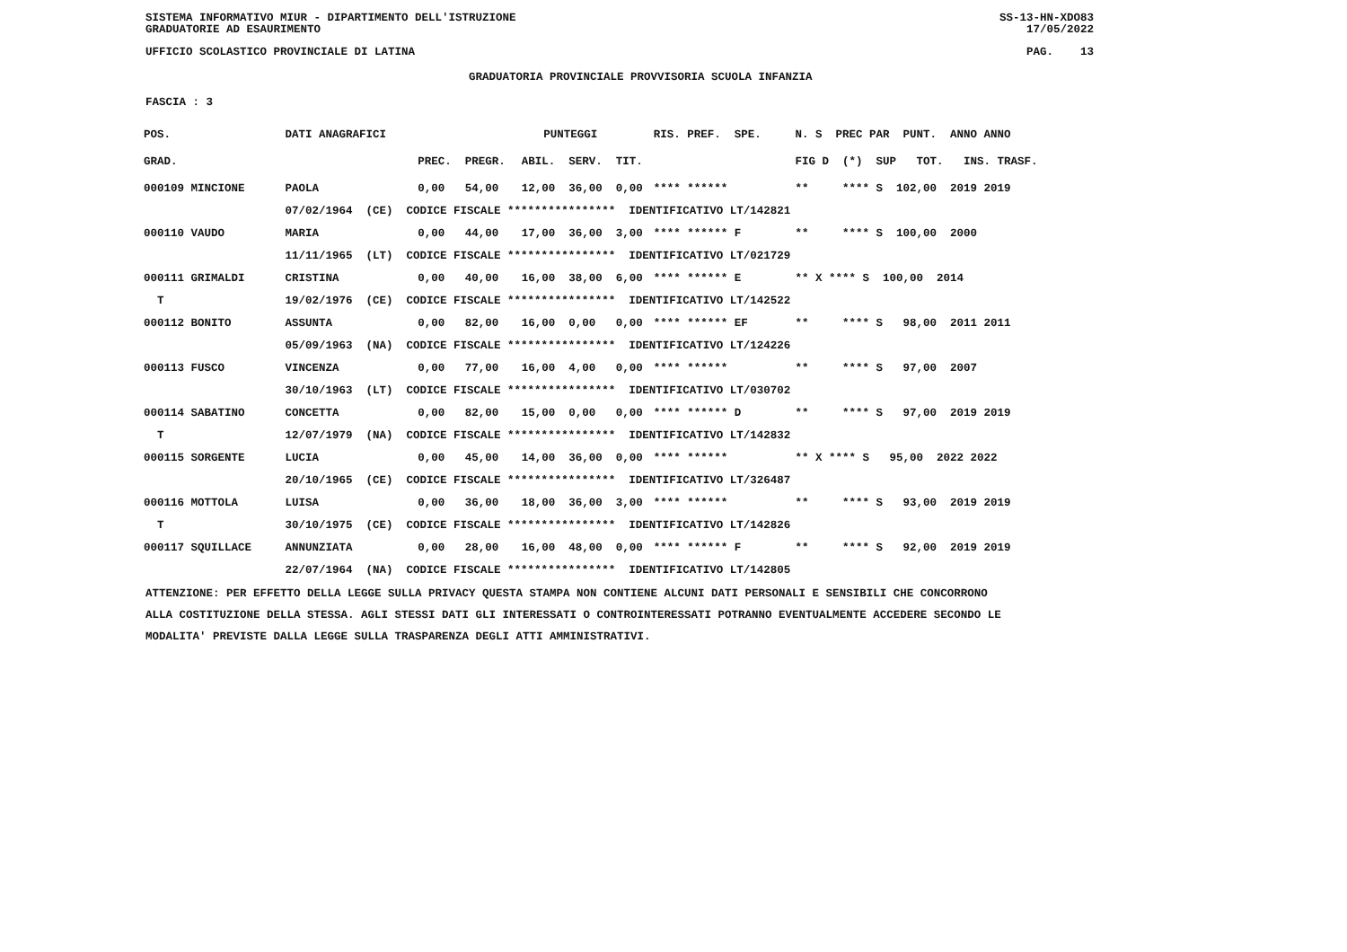SISTEMA INFORMATIVO MIUR - DIPARTIMENTO DELL'ISTRUZIONE
GRADUATORIE AD ESAURIMENTO SS-13-HN-XDO83
17/05/2022
UFFICIO SCOLASTICO PROVINCIALE DI LATINA PAG. 13
GRADUATORIA PROVINCIALE PROVVISORIA SCUOLA INFANZIA
FASCIA : 3
| POS. | DATI ANAGRAFICI | | PUNTEGGI | | | | | RIS. PREF. SPE. | N. S PREC PAR PUNT. ANNO ANNO |
| --- | --- | --- | --- | --- | --- | --- | --- | --- | --- |
| GRAD. | | | PREC. | PREGR. | ABIL. | SERV. | TIT. | | FIG D (*) SUP TOT. INS. TRASF. |
| 000109 MINCIONE | | PAOLA | 0,00 | 54,00 | 12,00 | 36,00 | 0,00 | **** ****** | ** **** S 102,00 2019 2019 |
| | 07/02/1964 (CE) CODICE FISCALE **************** IDENTIFICATIVO LT/142821 | | | | | | | | |
| 000110 VAUDO | | MARIA | 0,00 | 44,00 | 17,00 | 36,00 | 3,00 | **** ****** F | ** **** S 100,00 2000 |
| | 11/11/1965 (LT) CODICE FISCALE **************** IDENTIFICATIVO LT/021729 | | | | | | | | |
| 000111 GRIMALDI | | CRISTINA | 0,00 | 40,00 | 16,00 | 38,00 | 6,00 | **** ****** E | ** X **** S 100,00 2014 |
| T | 19/02/1976 (CE) CODICE FISCALE **************** IDENTIFICATIVO LT/142522 | | | | | | | | |
| 000112 BONITO | | ASSUNTA | 0,00 | 82,00 | 16,00 | 0,00 | 0,00 | **** ****** EF | ** **** S 98,00 2011 2011 |
| | 05/09/1963 (NA) CODICE FISCALE **************** IDENTIFICATIVO LT/124226 | | | | | | | | |
| 000113 FUSCO | | VINCENZA | 0,00 | 77,00 | 16,00 | 4,00 | 0,00 | **** ****** | ** **** S 97,00 2007 |
| | 30/10/1963 (LT) CODICE FISCALE **************** IDENTIFICATIVO LT/030702 | | | | | | | | |
| 000114 SABATINO | | CONCETTA | 0,00 | 82,00 | 15,00 | 0,00 | 0,00 | **** ****** D | ** **** S 97,00 2019 2019 |
| T | 12/07/1979 (NA) CODICE FISCALE **************** IDENTIFICATIVO LT/142832 | | | | | | | | |
| 000115 SORGENTE | | LUCIA | 0,00 | 45,00 | 14,00 | 36,00 | 0,00 | **** ****** | ** X **** S 95,00 2022 2022 |
| | 20/10/1965 (CE) CODICE FISCALE **************** IDENTIFICATIVO LT/326487 | | | | | | | | |
| 000116 MOTTOLA | | LUISA | 0,00 | 36,00 | 18,00 | 36,00 | 3,00 | **** ****** | ** **** S 93,00 2019 2019 |
| T | 30/10/1975 (CE) CODICE FISCALE **************** IDENTIFICATIVO LT/142826 | | | | | | | | |
| 000117 SQUILLACE | | ANNUNZIATA | 0,00 | 28,00 | 16,00 | 48,00 | 0,00 | **** ****** F | ** **** S 92,00 2019 2019 |
| | 22/07/1964 (NA) CODICE FISCALE **************** IDENTIFICATIVO LT/142805 | | | | | | | | |
ATTENZIONE: PER EFFETTO DELLA LEGGE SULLA PRIVACY QUESTA STAMPA NON CONTIENE ALCUNI DATI PERSONALI E SENSIBILI CHE CONCORRONO
ALLA COSTITUZIONE DELLA STESSA. AGLI STESSI DATI GLI INTERESSATI O CONTROINTERESSATI POTRANNO EVENTUALMENTE ACCEDERE SECONDO LE
MODALITA' PREVISTE DALLA LEGGE SULLA TRASPARENZA DEGLI ATTI AMMINISTRATIVI.